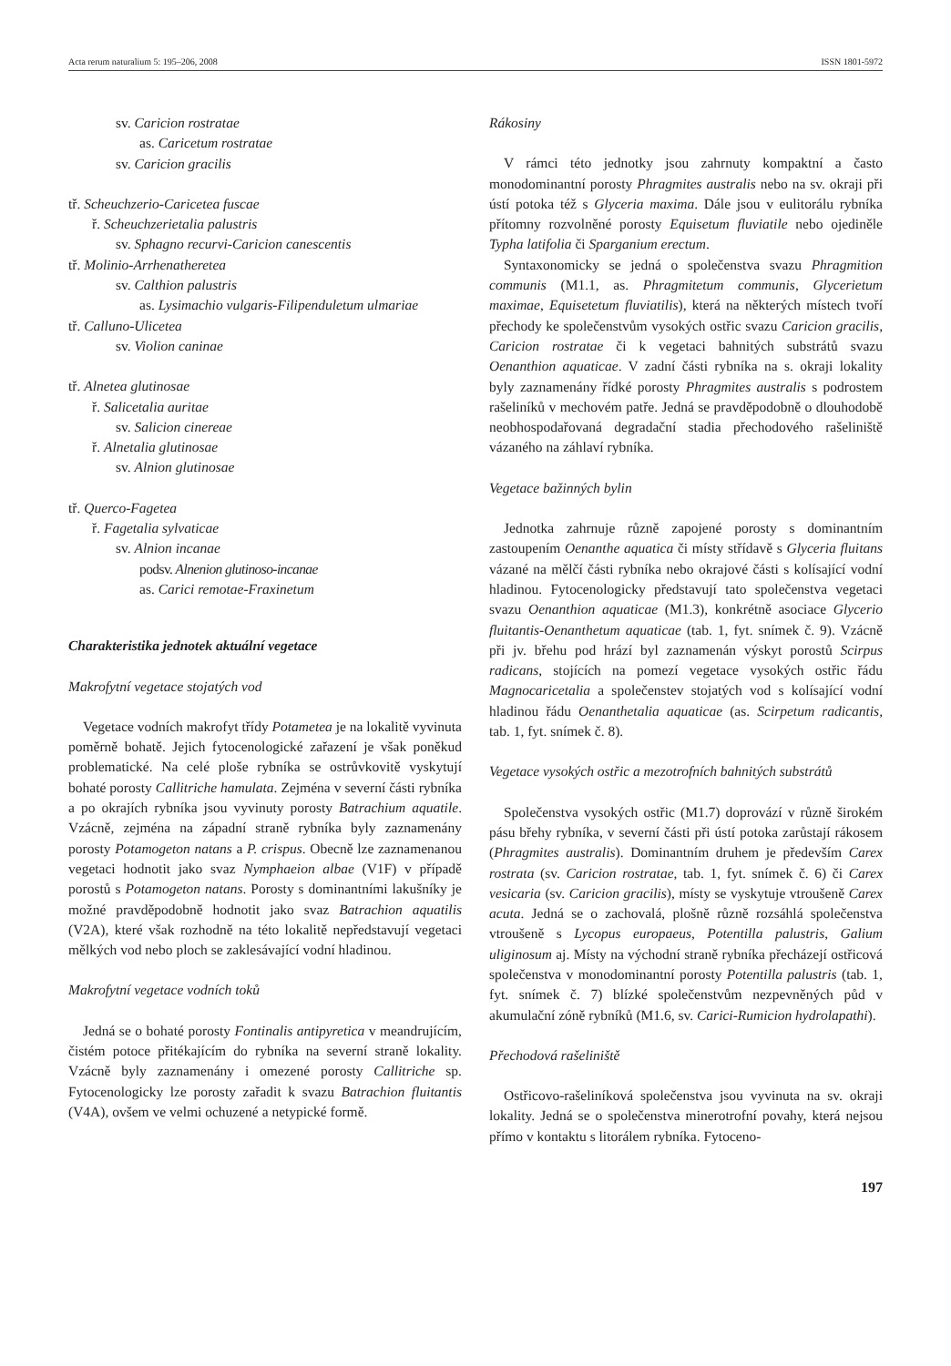Acta rerum naturalium 5: 195–206, 2008 ISSN 1801-5972
sv. Caricion rostratae
as. Caricetum rostratae
sv. Caricion gracilis
tř. Scheuchzerio-Caricetea fuscae
ř. Scheuchzerietalia palustris
sv. Sphagno recurvi-Caricion canescentis
tř. Molinio-Arrhenatheretea
sv. Calthion palustris
as. Lysimachio vulgaris-Filipenduletum ulmariae
tř. Calluno-Ulicetea
sv. Violion caninae
tř. Alnetea glutinosae
ř. Salicetalia auritae
sv. Salicion cinereae
ř. Alnetalia glutinosae
sv. Alnion glutinosae
tř. Querco-Fagetea
ř. Fagetalia sylvaticae
sv. Alnion incanae
podsv. Alnenion glutinoso-incanae
as. Carici remotae-Fraxinetum
Charakteristika jednotek aktuální vegetace
Makrofytní vegetace stojatých vod
Vegetace vodních makrofyt třídy Potametea je na lokalitě vyvinuta poměrně bohatě. Jejich fytocenologické zařazení je však poněkud problematické. Na celé ploše rybníka se ostrůvkovitě vyskytují bohaté porosty Callitriche hamulata. Zejména v severní části rybníka a po okrajích rybníka jsou vyvinuty porosty Batrachium aquatile. Vzácně, zejména na západní straně rybníka byly zaznamenány porosty Potamogeton natans a P. crispus. Obecně lze zaznamenanou vegetaci hodnotit jako svaz Nymphaeion albae (V1F) v případě porostů s Potamogeton natans. Porosty s dominantními lakušníky je možné pravděpodobně hodnotit jako svaz Batrachion aquatilis (V2A), které však rozhodně na této lokalitě nepředstavují vegetaci mělkých vod nebo ploch se zaklesávající vodní hladinou.
Makrofytní vegetace vodních toků
Jedná se o bohaté porosty Fontinalis antipyretica v meandrujícím, čistém potoce přitékajícím do rybníka na severní straně lokality. Vzácně byly zaznamenány i omezené porosty Callitriche sp. Fytocenologicky lze porosty zařadit k svazu Batrachion fluitantis (V4A), ovšem ve velmi ochuzené a netypické formě.
Rákosiny
V rámci této jednotky jsou zahrnuty kompaktní a často monodominantní porosty Phragmites australis nebo na sv. okraji při ústí potoka též s Glyceria maxima. Dále jsou v eulitorálu rybníka přítomny rozvolněné porosty Equisetum fluviatile nebo ojediněle Typha latifolia či Sparganium erectum.
Syntaxonomicky se jedná o společenstva svazu Phragmition communis (M1.1, as. Phragmitetum communis, Glycerietum maximae, Equisetetum fluviatilis), která na některých místech tvoří přechody ke společenstvům vysokých ostřic svazu Caricion gracilis, Caricion rostratae či k vegetaci bahnitých substrátů svazu Oenanthion aquaticae. V zadní části rybníka na s. okraji lokality byly zaznamenány řídké porosty Phragmites australis s podrostem rašeliníků v mechovém patře. Jedná se pravděpodobně o dlouhodobě neobhospodařovaná degradační stadia přechodového rašeliniště vázaného na záhlaví rybníka.
Vegetace bažinných bylin
Jednotka zahrnuje různě zapojené porosty s dominantním zastoupením Oenanthe aquatica či místy střídavě s Glyceria fluitans vázané na mělčí části rybníka nebo okrajové části s kolísající vodní hladinou. Fytocenologicky představují tato společenstva vegetaci svazu Oenanthion aquaticae (M1.3), konkrétně asociace Glycerio fluitantis-Oenanthetum aquaticae (tab. 1, fyt. snímek č. 9). Vzácně při jv. břehu pod hrází byl zaznamenán výskyt porostů Scirpus radicans, stojících na pomezí vegetace vysokých ostřic řádu Magnocaricetalia a společenstev stojatých vod s kolísající vodní hladinou řádu Oenanthetalia aquaticae (as. Scirpetum radicantis, tab. 1, fyt. snímek č. 8).
Vegetace vysokých ostřic a mezotrofních bahnitých substrátů
Společenstva vysokých ostřic (M1.7) doprovází v různě širokém pásu břehy rybníka, v severní části při ústí potoka zarůstají rákosem (Phragmites australis). Dominantním druhem je především Carex rostrata (sv. Caricion rostratae, tab. 1, fyt. snímek č. 6) či Carex vesicaria (sv. Caricion gracilis), místy se vyskytuje vtroušeně Carex acuta. Jedná se o zachovalá, plošně různě rozsáhlá společenstva vtroušeně s Lycopus europaeus, Potentilla palustris, Galium uliginosum aj. Místy na východní straně rybníka přecházejí ostřicová společenstva v monodominantní porosty Potentilla palustris (tab. 1, fyt. snímek č. 7) blízké společenstvům nezpevněných půd v akumulační zóně rybníků (M1.6, sv. Carici-Rumicion hydrolapathi).
Přechodová rašeliniště
Ostřicovo-rašeliníková společenstva jsou vyvinuta na sv. okraji lokality. Jedná se o společenstva minerotrofní povahy, která nejsou přímo v kontaktu s litorálem rybníka. Fytoceno-
197